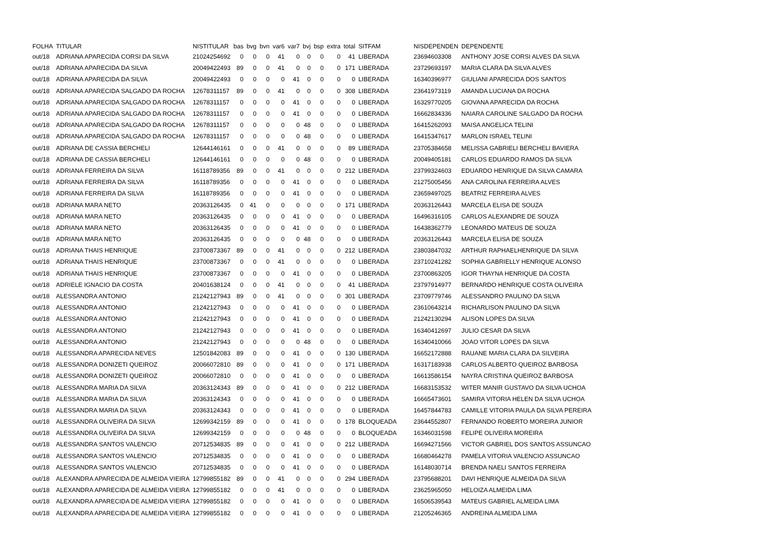| FOLHA | TITULAR | NISTITULAR | bas | bvg | bvn | var6 | var7 | bvj | bsp | extra | total | SITFAM | NISDEPENDEN | DEPENDENTE |
| --- | --- | --- | --- | --- | --- | --- | --- | --- | --- | --- | --- | --- | --- | --- |
| out/18 | ADRIANA APARECIDA CORSI DA SILVA | 21024254692 | 0 | 0 | 0 | 41 | 0 | 0 | 0 | 0 | 41 | LIBERADA | 23694603308 | ANTHONY JOSE CORSI ALVES DA SILVA |
| out/18 | ADRIANA APARECIDA DA SILVA | 20049422493 | 89 | 0 | 0 | 41 | 0 | 0 | 0 | 0 | 171 | LIBERADA | 23729693197 | MARIA CLARA DA SILVA ALVES |
| out/18 | ADRIANA APARECIDA DA SILVA | 20049422493 | 0 | 0 | 0 | 0 | 41 | 0 | 0 | 0 | 0 | LIBERADA | 16340396977 | GIULIANI APARECIDA DOS SANTOS |
| out/18 | ADRIANA APARECIDA SALGADO DA ROCHA | 12678311157 | 89 | 0 | 0 | 41 | 0 | 0 | 0 | 0 | 308 | LIBERADA | 23641973119 | AMANDA LUCIANA DA ROCHA |
| out/18 | ADRIANA APARECIDA SALGADO DA ROCHA | 12678311157 | 0 | 0 | 0 | 0 | 41 | 0 | 0 | 0 | 0 | LIBERADA | 16329770205 | GIOVANA APARECIDA DA ROCHA |
| out/18 | ADRIANA APARECIDA SALGADO DA ROCHA | 12678311157 | 0 | 0 | 0 | 0 | 41 | 0 | 0 | 0 | 0 | LIBERADA | 16662834336 | NAIARA CAROLINE SALGADO DA ROCHA |
| out/18 | ADRIANA APARECIDA SALGADO DA ROCHA | 12678311157 | 0 | 0 | 0 | 0 | 0 | 48 | 0 | 0 | 0 | LIBERADA | 16415262093 | MAISA ANGELICA TELINI |
| out/18 | ADRIANA APARECIDA SALGADO DA ROCHA | 12678311157 | 0 | 0 | 0 | 0 | 0 | 48 | 0 | 0 | 0 | LIBERADA | 16415347617 | MARLON ISRAEL TELINI |
| out/18 | ADRIANA DE CASSIA BERCHELI | 12644146161 | 0 | 0 | 0 | 41 | 0 | 0 | 0 | 0 | 89 | LIBERADA | 23705384658 | MELISSA GABRIELI BERCHELI BAVIERA |
| out/18 | ADRIANA DE CASSIA BERCHELI | 12644146161 | 0 | 0 | 0 | 0 | 0 | 48 | 0 | 0 | 0 | LIBERADA | 20049405181 | CARLOS EDUARDO RAMOS DA SILVA |
| out/18 | ADRIANA FERREIRA DA SILVA | 16118789356 | 89 | 0 | 0 | 41 | 0 | 0 | 0 | 0 | 212 | LIBERADA | 23799324603 | EDUARDO HENRIQUE DA SILVA CAMARA |
| out/18 | ADRIANA FERREIRA DA SILVA | 16118789356 | 0 | 0 | 0 | 0 | 41 | 0 | 0 | 0 | 0 | LIBERADA | 21275005456 | ANA CAROLINA FERREIRA ALVES |
| out/18 | ADRIANA FERREIRA DA SILVA | 16118789356 | 0 | 0 | 0 | 0 | 41 | 0 | 0 | 0 | 0 | LIBERADA | 23659497025 | BEATRIZ FERREIRA ALVES |
| out/18 | ADRIANA MARA NETO | 20363126435 | 0 | 41 | 0 | 0 | 0 | 0 | 0 | 0 | 171 | LIBERADA | 20363126443 | MARCELA ELISA DE SOUZA |
| out/18 | ADRIANA MARA NETO | 20363126435 | 0 | 0 | 0 | 0 | 41 | 0 | 0 | 0 | 0 | LIBERADA | 16496316105 | CARLOS ALEXANDRE DE SOUZA |
| out/18 | ADRIANA MARA NETO | 20363126435 | 0 | 0 | 0 | 0 | 41 | 0 | 0 | 0 | 0 | LIBERADA | 16438362779 | LEONARDO MATEUS DE SOUZA |
| out/18 | ADRIANA MARA NETO | 20363126435 | 0 | 0 | 0 | 0 | 0 | 48 | 0 | 0 | 0 | LIBERADA | 20363126443 | MARCELA ELISA DE SOUZA |
| out/18 | ADRIANA THAIS HENRIQUE | 23700873367 | 89 | 0 | 0 | 41 | 0 | 0 | 0 | 0 | 212 | LIBERADA | 23803847032 | ARTHUR RAPHAELHENRIQUE DA SILVA |
| out/18 | ADRIANA THAIS HENRIQUE | 23700873367 | 0 | 0 | 0 | 41 | 0 | 0 | 0 | 0 | 0 | LIBERADA | 23710241282 | SOPHIA GABRIELLY HENRIQUE ALONSO |
| out/18 | ADRIANA THAIS HENRIQUE | 23700873367 | 0 | 0 | 0 | 0 | 41 | 0 | 0 | 0 | 0 | LIBERADA | 23700863205 | IGOR THAYNA HENRIQUE DA COSTA |
| out/18 | ADRIELE IGNACIO DA COSTA | 20401638124 | 0 | 0 | 0 | 41 | 0 | 0 | 0 | 0 | 41 | LIBERADA | 23797914977 | BERNARDO HENRIQUE COSTA OLIVEIRA |
| out/18 | ALESSANDRA ANTONIO | 21242127943 | 89 | 0 | 0 | 41 | 0 | 0 | 0 | 0 | 301 | LIBERADA | 23709779746 | ALESSANDRO PAULINO DA SILVA |
| out/18 | ALESSANDRA ANTONIO | 21242127943 | 0 | 0 | 0 | 0 | 41 | 0 | 0 | 0 | 0 | LIBERADA | 23610643214 | RICHARLISON PAULINO DA SILVA |
| out/18 | ALESSANDRA ANTONIO | 21242127943 | 0 | 0 | 0 | 0 | 41 | 0 | 0 | 0 | 0 | LIBERADA | 21242130294 | ALISON LOPES DA SILVA |
| out/18 | ALESSANDRA ANTONIO | 21242127943 | 0 | 0 | 0 | 0 | 41 | 0 | 0 | 0 | 0 | LIBERADA | 16340412697 | JULIO CESAR DA SILVA |
| out/18 | ALESSANDRA ANTONIO | 21242127943 | 0 | 0 | 0 | 0 | 0 | 48 | 0 | 0 | 0 | LIBERADA | 16340410066 | JOAO VITOR LOPES DA SILVA |
| out/18 | ALESSANDRA APARECIDA NEVES | 12501842083 | 89 | 0 | 0 | 0 | 41 | 0 | 0 | 0 | 130 | LIBERADA | 16652172888 | RAUANE MARIA CLARA DA SILVEIRA |
| out/18 | ALESSANDRA DONIZETI QUEIROZ | 20066072810 | 89 | 0 | 0 | 0 | 41 | 0 | 0 | 0 | 171 | LIBERADA | 16317183938 | CARLOS ALBERTO QUEIROZ BARBOSA |
| out/18 | ALESSANDRA DONIZETI QUEIROZ | 20066072810 | 0 | 0 | 0 | 0 | 41 | 0 | 0 | 0 | 0 | LIBERADA | 16613586154 | NAYRA CRISTINA QUEIROZ BARBOSA |
| out/18 | ALESSANDRA MARIA DA SILVA | 20363124343 | 89 | 0 | 0 | 0 | 41 | 0 | 0 | 0 | 212 | LIBERADA | 16683153532 | WITER MANIR GUSTAVO DA SILVA UCHOA |
| out/18 | ALESSANDRA MARIA DA SILVA | 20363124343 | 0 | 0 | 0 | 0 | 41 | 0 | 0 | 0 | 0 | LIBERADA | 16665473601 | SAMIRA VITORIA HELEN DA SILVA UCHOA |
| out/18 | ALESSANDRA MARIA DA SILVA | 20363124343 | 0 | 0 | 0 | 0 | 41 | 0 | 0 | 0 | 0 | LIBERADA | 16457844783 | CAMILLE VITORIA PAULA DA SILVA PEREIRA |
| out/18 | ALESSANDRA OLIVEIRA DA SILVA | 12699342159 | 89 | 0 | 0 | 0 | 41 | 0 | 0 | 0 | 178 | BLOQUEADA | 23644552807 | FERNANDO ROBERTO MOREIRA JUNIOR |
| out/18 | ALESSANDRA OLIVEIRA DA SILVA | 12699342159 | 0 | 0 | 0 | 0 | 0 | 48 | 0 | 0 | 0 | BLOQUEADA | 16346031598 | FELIPE OLIVEIRA MOREIRA |
| out/18 | ALESSANDRA SANTOS VALENCIO | 20712534835 | 89 | 0 | 0 | 0 | 41 | 0 | 0 | 0 | 212 | LIBERADA | 16694271566 | VICTOR GABRIEL DOS SANTOS ASSUNCAO |
| out/18 | ALESSANDRA SANTOS VALENCIO | 20712534835 | 0 | 0 | 0 | 0 | 41 | 0 | 0 | 0 | 0 | LIBERADA | 16680464278 | PAMELA VITORIA VALENCIO ASSUNCAO |
| out/18 | ALESSANDRA SANTOS VALENCIO | 20712534835 | 0 | 0 | 0 | 0 | 41 | 0 | 0 | 0 | 0 | LIBERADA | 16148030714 | BRENDA NAELI SANTOS FERREIRA |
| out/18 | ALEXANDRA APARECIDA DE ALMEIDA VIEIRA | 12799855182 | 89 | 0 | 0 | 41 | 0 | 0 | 0 | 0 | 294 | LIBERADA | 23795688201 | DAVI HENRIQUE ALMEIDA DA SILVA |
| out/18 | ALEXANDRA APARECIDA DE ALMEIDA VIEIRA | 12799855182 | 0 | 0 | 0 | 41 | 0 | 0 | 0 | 0 | 0 | LIBERADA | 23625965050 | HELOIZA ALMEIDA LIMA |
| out/18 | ALEXANDRA APARECIDA DE ALMEIDA VIEIRA | 12799855182 | 0 | 0 | 0 | 0 | 41 | 0 | 0 | 0 | 0 | LIBERADA | 16506539543 | MATEUS GABRIEL ALMEIDA LIMA |
| out/18 | ALEXANDRA APARECIDA DE ALMEIDA VIEIRA | 12799855182 | 0 | 0 | 0 | 0 | 41 | 0 | 0 | 0 | 0 | LIBERADA | 21205246365 | ANDREINA ALMEIDA LIMA |